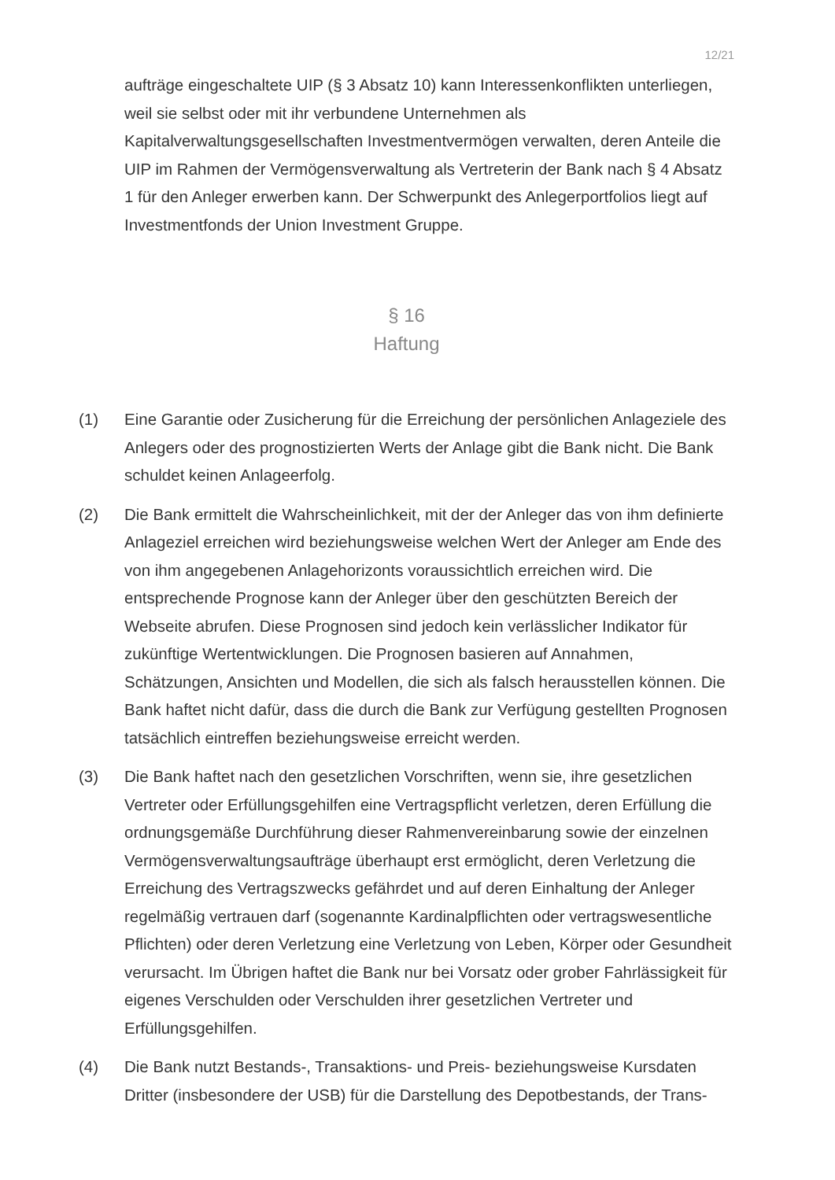12/21
aufträge eingeschaltete UIP (§ 3 Absatz 10) kann Interessenkonflikten unterliegen, weil sie selbst oder mit ihr verbundene Unternehmen als Kapitalverwaltungsgesellschaften Investmentvermögen verwalten, deren Anteile die UIP im Rahmen der Vermögensverwaltung als Vertreterin der Bank nach § 4 Absatz 1 für den Anleger erwerben kann. Der Schwerpunkt des Anlegerportfolios liegt auf Investmentfonds der Union Investment Gruppe.
§ 16
Haftung
(1) Eine Garantie oder Zusicherung für die Erreichung der persönlichen Anlageziele des Anlegers oder des prognostizierten Werts der Anlage gibt die Bank nicht. Die Bank schuldet keinen Anlageerfolg.
(2) Die Bank ermittelt die Wahrscheinlichkeit, mit der der Anleger das von ihm definierte Anlageziel erreichen wird beziehungsweise welchen Wert der Anleger am Ende des von ihm angegebenen Anlagehorizonts voraussichtlich erreichen wird. Die entsprechende Prognose kann der Anleger über den geschützten Bereich der Webseite abrufen. Diese Prognosen sind jedoch kein verlässlicher Indikator für zukünftige Wertentwicklungen. Die Prognosen basieren auf Annahmen, Schätzungen, Ansichten und Modellen, die sich als falsch herausstellen können. Die Bank haftet nicht dafür, dass die durch die Bank zur Verfügung gestellten Prognosen tatsächlich eintreffen beziehungsweise erreicht werden.
(3) Die Bank haftet nach den gesetzlichen Vorschriften, wenn sie, ihre gesetzlichen Vertreter oder Erfüllungsgehilfen eine Vertragspflicht verletzen, deren Erfüllung die ordnungsgemäße Durchführung dieser Rahmenvereinbarung sowie der einzelnen Vermögensverwaltungsaufträge überhaupt erst ermöglicht, deren Verletzung die Erreichung des Vertragszwecks gefährdet und auf deren Einhaltung der Anleger regelmäßig vertrauen darf (sogenannte Kardinalpflichten oder vertragswesentliche Pflichten) oder deren Verletzung eine Verletzung von Leben, Körper oder Gesundheit verursacht. Im Übrigen haftet die Bank nur bei Vorsatz oder grober Fahrlässigkeit für eigenes Verschulden oder Verschulden ihrer gesetzlichen Vertreter und Erfüllungsgehilfen.
(4) Die Bank nutzt Bestands-, Transaktions- und Preis- beziehungsweise Kursdaten Dritter (insbesondere der USB) für die Darstellung des Depotbestands, der Trans-